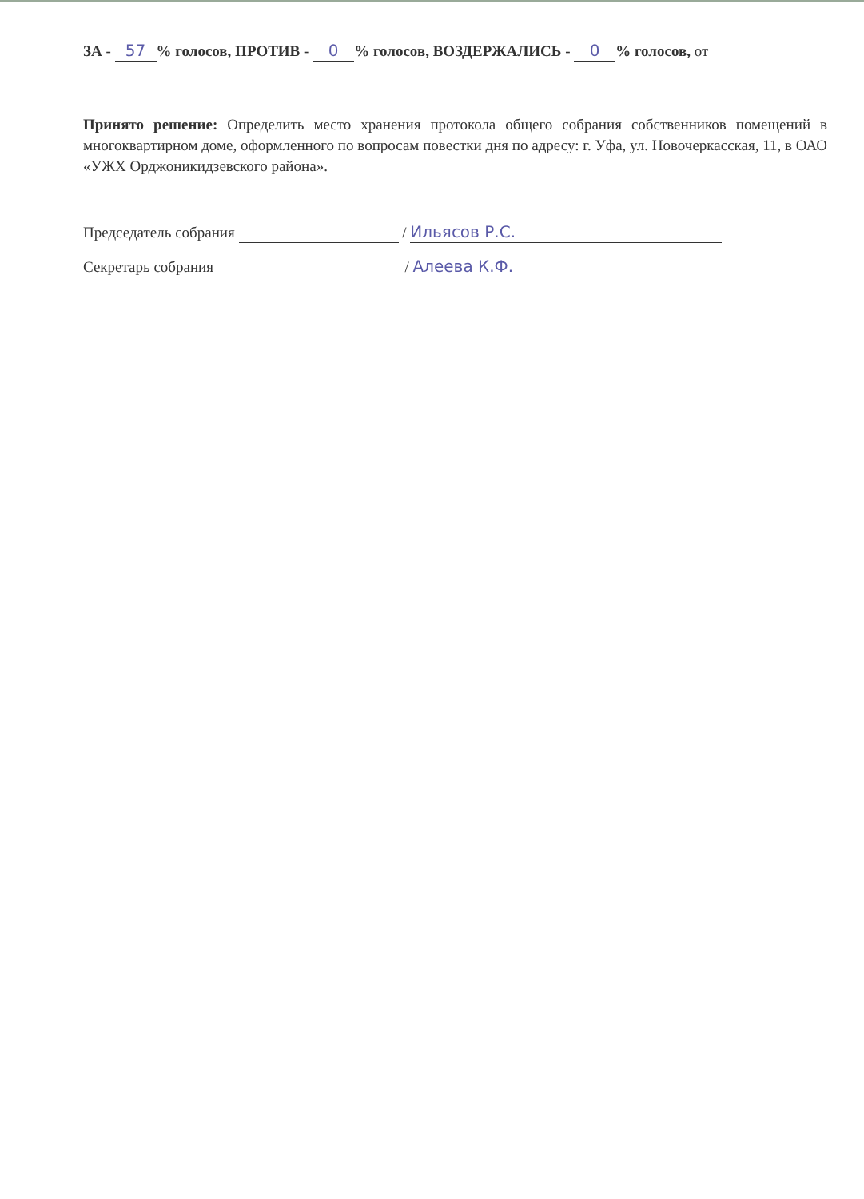ЗА - 57% голосов, ПРОТИВ - 0% голосов, ВОЗДЕРЖАЛИСЬ - 0% голосов, от
Принято решение: Определить место хранения протокола общего собрания собственников помещений в многоквартирном доме, оформленного по вопросам повестки дня по адресу: г. Уфа, ул. Новочеркасская, 11, в ОАО «УЖХ Орджоникидзевского района».
Председатель собрания / Ильясов Р.С.
Секретарь собрания / Алеева К.Ф.